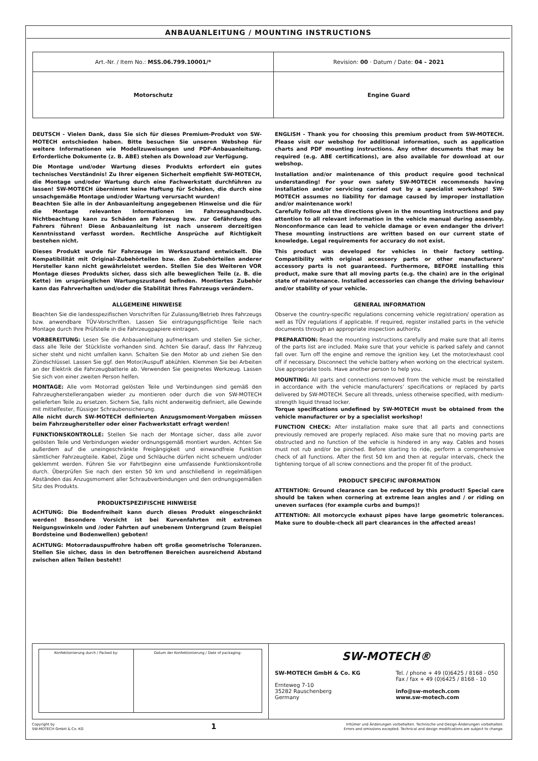ANBAUANLEITUNG / MOUNTING INSTRUCTIONS
| Art.-Nr. / Item No.: MSS.06.799.10001/* | Revision: 00 · Datum / Date: 04 - 2021 |
| Motorschutz | Engine Guard |
DEUTSCH - Vielen Dank, dass Sie sich für dieses Premium-Produkt von SW-MOTECH entschieden haben. Bitte besuchen Sie unseren Webshop für weitere Informationen wie Modellzuweisungen und PDF-Anbauanleitung. Erforderliche Dokumente (z. B. ABE) stehen als Download zur Verfügung.
Die Montage und/oder Wartung dieses Produkts erfordert ein gutes technisches Verständnis! Zu Ihrer eigenen Sicherheit empfiehlt SW-MOTECH, die Montage und/oder Wartung durch eine Fachwerkstatt durchführen zu lassen! SW-MOTECH übernimmt keine Haftung für Schäden, die durch eine unsachgemäße Montage und/oder Wartung verursacht wurden!
Beachten Sie alle in der Anbauanleitung angegebenen Hinweise und die für die Montage relevanten Informationen im Fahrzeughandbuch. Nichtbeachtung kann zu Schäden am Fahrzeug bzw. zur Gefährdung des Fahrers führen! Diese Anbauanleitung ist nach unserem derzeitigen Kenntnisstand verfasst worden. Rechtliche Ansprüche auf Richtigkeit bestehen nicht.
Dieses Produkt wurde für Fahrzeuge im Werkszustand entwickelt. Die Kompatibilität mit Original-Zubehörteilen bzw. den Zubehörteilen anderer Hersteller kann nicht gewährleistet werden. Stellen Sie des Weiteren VOR Montage dieses Produkts sicher, dass sich alle beweglichen Teile (z. B. die Kette) im ursprünglichen Wartungszustand befinden. Montiertes Zubehör kann das Fahrverhalten und/oder die Stabilität Ihres Fahrzeugs verändern.
ALLGEMEINE HINWEISE
Beachten Sie die landesspezifischen Vorschriften für Zulassung/Betrieb Ihres Fahrzeugs bzw. anwendbare TÜV-Vorschriften. Lassen Sie eintragungspflichtige Teile nach Montage durch Ihre Prüfstelle in die Fahrzeugpapiere eintragen.
VORBEREITUNG: Lesen Sie die Anbauanleitung aufmerksam und stellen Sie sicher, dass alle Teile der Stückliste vorhanden sind. Achten Sie darauf, dass Ihr Fahrzeug sicher steht und nicht umfallen kann. Schalten Sie den Motor ab und ziehen Sie den Zündschlüssel. Lassen Sie ggf. den Motor/Auspuff abkühlen. Klemmen Sie bei Arbeiten an der Elektrik die Fahrzeugbatterie ab. Verwenden Sie geeignetes Werkzeug. Lassen Sie sich von einer zweiten Person helfen.
MONTAGE: Alle vom Motorrad gelösten Teile und Verbindungen sind gemäß den Fahrzeugherstellerangaben wieder zu montieren oder durch die von SW-MOTECH gelieferten Teile zu ersetzen. Sichern Sie, falls nicht anderweitig definiert, alle Gewinde mit mittelfester, flüssiger Schraubensicherung.
Alle nicht durch SW-MOTECH definierten Anzugsmoment-Vorgaben müssen beim Fahrzeughersteller oder einer Fachwerkstatt erfragt werden!
FUNKTIONSKONTROLLE: Stellen Sie nach der Montage sicher, dass alle zuvor gelösten Teile und Verbindungen wieder ordnungsgemäß montiert wurden. Achten Sie außerdem auf die uneingeschränkte Freigängigkeit und einwandfreie Funktion sämtlicher Fahrzeugteile. Kabel, Züge und Schläuche dürfen nicht scheuern und/oder geklemmt werden. Führen Sie vor Fahrtbeginn eine umfassende Funktionskontrolle durch. Überprüfen Sie nach den ersten 50 km und anschließend in regelmäßigen Abständen das Anzugsmoment aller Schraubverbindungen und den ordnungsgemäßen Sitz des Produkts.
PRODUKTSPEZIFISCHE HINWEISE
ACHTUNG: Die Bodenfreiheit kann durch dieses Produkt eingeschränkt werden! Besondere Vorsicht ist bei Kurvenfahrten mit extremen Neigungswinkeln und /oder Fahrten auf unebenem Untergrund (zum Beispiel Bordsteine und Bodenwellen) geboten!
ACHTUNG: Motorradauspuffrohre haben oft große geometrische Toleranzen. Stellen Sie sicher, dass in den betroffenen Bereichen ausreichend Abstand zwischen allen Teilen besteht!
ENGLISH - Thank you for choosing this premium product from SW-MOTECH. Please visit our webshop for additional information, such as application charts and PDF mounting instructions. Any other documents that may be required (e.g. ABE certifications), are also available for download at our webshop.
Installation and/or maintenance of this product require good technical understanding! For your own safety SW-MOTECH recommends having installation and/or servicing carried out by a specialist workshop! SW-MOTECH assumes no liability for damage caused by improper installation and/or maintenance work!
Carefully follow all the directions given in the mounting instructions and pay attention to all relevant information in the vehicle manual during assembly. Nonconformance can lead to vehicle damage or even endanger the driver! These mounting instructions are written based on our current state of knowledge. Legal requirements for accuracy do not exist.
This product was developed for vehicles in their factory setting. Compatibility with original accessory parts or other manufacturers’ accessory parts is not guaranteed. Furthermore, BEFORE installing this product, make sure that all moving parts (e.g. the chain) are in the original state of maintenance. Installed accessories can change the driving behaviour and/or stability of your vehicle.
GENERAL INFORMATION
Observe the country-specific regulations concerning vehicle registration/ operation as well as TÜV regulations if applicable. If required, register installed parts in the vehicle documents through an appropriate inspection authority.
PREPARATION: Read the mounting instructions carefully and make sure that all items of the parts list are included. Make sure that your vehicle is parked safely and cannot fall over. Turn off the engine and remove the ignition key. Let the motor/exhaust cool off if necessary. Disconnect the vehicle battery when working on the electrical system. Use appropriate tools. Have another person to help you.
MOUNTING: All parts and connections removed from the vehicle must be reinstalled in accordance with the vehicle manufacturers’ specifications or replaced by parts delivered by SW-MOTECH. Secure all threads, unless otherwise specified, with medium-strength liquid thread locker.
Torque specifications undefined by SW-MOTECH must be obtained from the vehicle manufacturer or by a specialist workshop!
FUNCTION CHECK: After installation make sure that all parts and connections previously removed are properly replaced. Also make sure that no moving parts are obstructed and no function of the vehicle is hindered in any way. Cables and hoses must not rub and/or be pinched. Before starting to ride, perform a comprehensive check of all functions. After the first 50 km and then at regular intervals, check the tightening torque of all screw connections and the proper fit of the product.
PRODUCT SPECIFIC INFORMATION
ATTENTION: Ground clearance can be reduced by this product! Special care should be taken when cornering at extreme lean angles and / or riding on uneven surfaces (for example curbs and bumps)!
ATTENTION: All motorcycle exhaust pipes have large geometric tolerances. Make sure to double-check all part clearances in the affected areas!
| Konfektionierung durch / Packed by: | Datum der Konfektionierung / Date of packaging: |
SW-MOTECH®
SW-MOTECH GmbH & Co. KG
Ernteweg 7-10
35282 Rauschenberg
Germany
Tel. / phone + 49 (0)6425 / 8168 - 050
Fax / fax + 49 (0)6425 / 8168 - 10
info@sw-motech.com
www.sw-motech.com
Copyright by
SW-MOTECH GmbH & Co. KG
1
Irrtümer und Änderungen vorbehalten. Technische und Design-Änderungen vorbehalten.
Errors and omissions excepted. Technical and design modifications are subject to change.